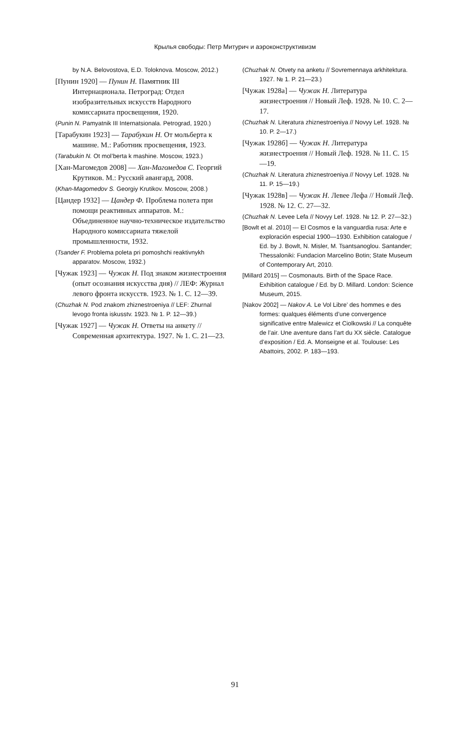Крылья свободы: Петр Митурич и аэроконструктивизм
by N.A. Belovostova, E.D. Toloknova. Moscow, 2012.)
[Пунин 1920] — Пунин Н. Памятник III Интернационала. Петроград: Отдел изобразительных искусств Народного комиссариата просвещения, 1920.
(Punin N. Pamyatnik III Internatsionala. Petrograd, 1920.)
[Тарабукин 1923] — Тарабукин Н. От мольберта к машине. М.: Работник просвещения, 1923.
(Tarabukin N. Ot mol’berta k mashine. Moscow, 1923.)
[Хан-Магомедов 2008] — Хан-Магомедов С. Георгий Крутиков. М.: Русский авангард, 2008.
(Khan-Magomedov S. Georgiy Krutikov. Moscow, 2008.)
[Цандер 1932] — Цандер Ф. Проблема полета при помощи реактивных аппаратов. М.: Объединенное научно-техническое издательство Народного комиссариата тяжелой промышленности, 1932.
(Tsander F. Problema poleta pri pomoshchi reaktivnykh apparatov. Moscow, 1932.)
[Чужак 1923] — Чужак Н. Под знаком жизнестроения (опыт осознания искусства дня) // ЛЕФ: Журнал левого фронта искусств. 1923. № 1. С. 12—39.
(Chuzhak N. Pod znakom zhiznestroeniya // LEF: Zhurnal levogo fronta iskusstv. 1923. № 1. P. 12—39.)
[Чужак 1927] — Чужак Н. Ответы на анкету // Современная архитектура. 1927. № 1. С. 21—23.
(Chuzhak N. Otvety na anketu // Sovremennaya arkhitektura. 1927. № 1. P. 21—23.)
[Чужак 1928а] — Чужак Н. Литература жизнестроения // Новый Леф. 1928. № 10. С. 2—17.
(Chuzhak N. Literatura zhiznestroeniya // Novyy Lef. 1928. № 10. P. 2—17.)
[Чужак 1928б] — Чужак Н. Литература жизнестроения // Новый Леф. 1928. № 11. С. 15—19.
(Chuzhak N. Literatura zhiznestroeniya // Novyy Lef. 1928. № 11. P. 15—19.)
[Чужак 1928в] — Чужак Н. Левее Лефа // Новый Леф. 1928. № 12. С. 27—32.
(Chuzhak N. Levee Lefa // Novyy Lef. 1928. № 12. P. 27—32.)
[Bowlt et al. 2010] — El Cosmos e la vanguardia rusa: Arte e exploración especial 1900—1930. Exhibition catalogue / Ed. by J. Bowlt, N. Misler, M. Tsantsanoglou. Santander; Thessaloniki: Fundacion Marcelino Botin; State Museum of Contemporary Art, 2010.
[Millard 2015] — Cosmonauts. Birth of the Space Race. Exhibition catalogue / Ed. by D. Millard. London: Science Museum, 2015.
[Nakov 2002] — Nakov A. Le Vol Libre’ des hommes e des formes: qualques éléments d’une convergence significative entre Malewicz et Ciolkowski // La conquête de l’air. Une aventure dans l’art du XX siècle. Catalogue d’exposition / Ed. A. Monseigne et al. Toulouse: Les Abattoirs, 2002. P. 183—193.
91